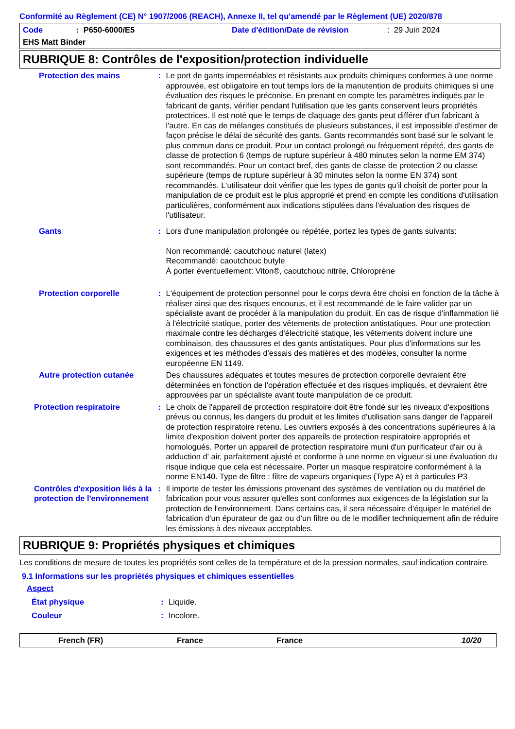Conformité au Règlement (CE) N° 1907/2006 (REACH), Annexe II, tel qu'amendé par le Règlement (UE) 2020/878
Code: P650-6000/E5 Date d'édition/Date de révision: 29 Juin 2024
EHS Matt Binder
RUBRIQUE 8: Contrôles de l'exposition/protection individuelle
Protection des mains : Le port de gants imperméables et résistants aux produits chimiques conformes à une norme approuvée, est obligatoire en tout temps lors de la manutention de produits chimiques si une évaluation des risques le préconise. En prenant en compte les paramètres indiqués par le fabricant de gants, vérifier pendant l'utilisation que les gants conservent leurs propriétés protectrices. Il est noté que le temps de claquage des gants peut différer d'un fabricant à l'autre. En cas de mélanges constitués de plusieurs substances, il est impossible d'estimer de façon précise le délai de sécurité des gants. Gants recommandés sont basé sur le solvant le plus commun dans ce produit. Pour un contact prolongé ou fréquement répété, des gants de classe de protection 6 (temps de rupture supérieur à 480 minutes selon la norme EM 374) sont recommandés. Pour un contact bref, des gants de classe de protection 2 ou classe supérieure (temps de rupture supérieur à 30 minutes selon la norme EN 374) sont recommandés. L'utilisateur doit vérifier que les types de gants qu'il choisit de porter pour la manipulation de ce produit est le plus approprié et prend en compte les conditions d'utilisation particulières, conformément aux indications stipulées dans l'évaluation des risques de l'utilisateur.
Gants : Lors d'une manipulation prolongée ou répétée, portez les types de gants suivants:
Non recommandé: caoutchouc naturel (latex)
Recommandé: caoutchouc butyle
À porter éventuellement: Viton®, caoutchouc nitrile, Chloroprène
Protection corporelle : L'équipement de protection personnel pour le corps devra être choisi en fonction de la tâche à réaliser ainsi que des risques encourus, et il est recommandé de le faire valider par un spécialiste avant de procéder à la manipulation du produit. En cas de risque d'inflammation lié à l'électricité statique, porter des vêtements de protection antistatiques. Pour une protection maximale contre les décharges d'électricité statique, les vêtements doivent inclure une combinaison, des chaussures et des gants antistatiques. Pour plus d'informations sur les exigences et les méthodes d'essais des matières et des modèles, consulter la norme européenne EN 1149.
Autre protection cutanée Des chaussures adéquates et toutes mesures de protection corporelle devraient être déterminées en fonction de l'opération effectuée et des risques impliqués, et devraient être approuvées par un spécialiste avant toute manipulation de ce produit.
Protection respiratoire : Le choix de l'appareil de protection respiratoire doit être fondé sur les niveaux d'expositions prévus ou connus, les dangers du produit et les limites d'utilisation sans danger de l'appareil de protection respiratoire retenu. Les ouvriers exposés à des concentrations supérieures à la limite d'exposition doivent porter des appareils de protection respiratoire appropriés et homologués. Porter un appareil de protection respiratoire muni d'un purificateur d'air ou à adduction d' air, parfaitement ajusté et conforme à une norme en vigueur si une évaluation du risque indique que cela est nécessaire. Porter un masque respiratoire conformément à la norme EN140. Type de filtre : filtre de vapeurs organiques (Type A) et à particules P3
Contrôles d'exposition liés à la protection de l'environnement
: Il importe de tester les émissions provenant des systèmes de ventilation ou du matériel de fabrication pour vous assurer qu'elles sont conformes aux exigences de la législation sur la protection de l'environnement. Dans certains cas, il sera nécessaire d'équiper le matériel de fabrication d'un épurateur de gaz ou d'un filtre ou de le modifier techniquement afin de réduire les émissions à des niveaux acceptables.
RUBRIQUE 9: Propriétés physiques et chimiques
Les conditions de mesure de toutes les propriétés sont celles de la température et de la pression normales, sauf indication contraire.
9.1 Informations sur les propriétés physiques et chimiques essentielles
Aspect
État physique : Liquide.
Couleur : Incolore.
French (FR) France France 10/20